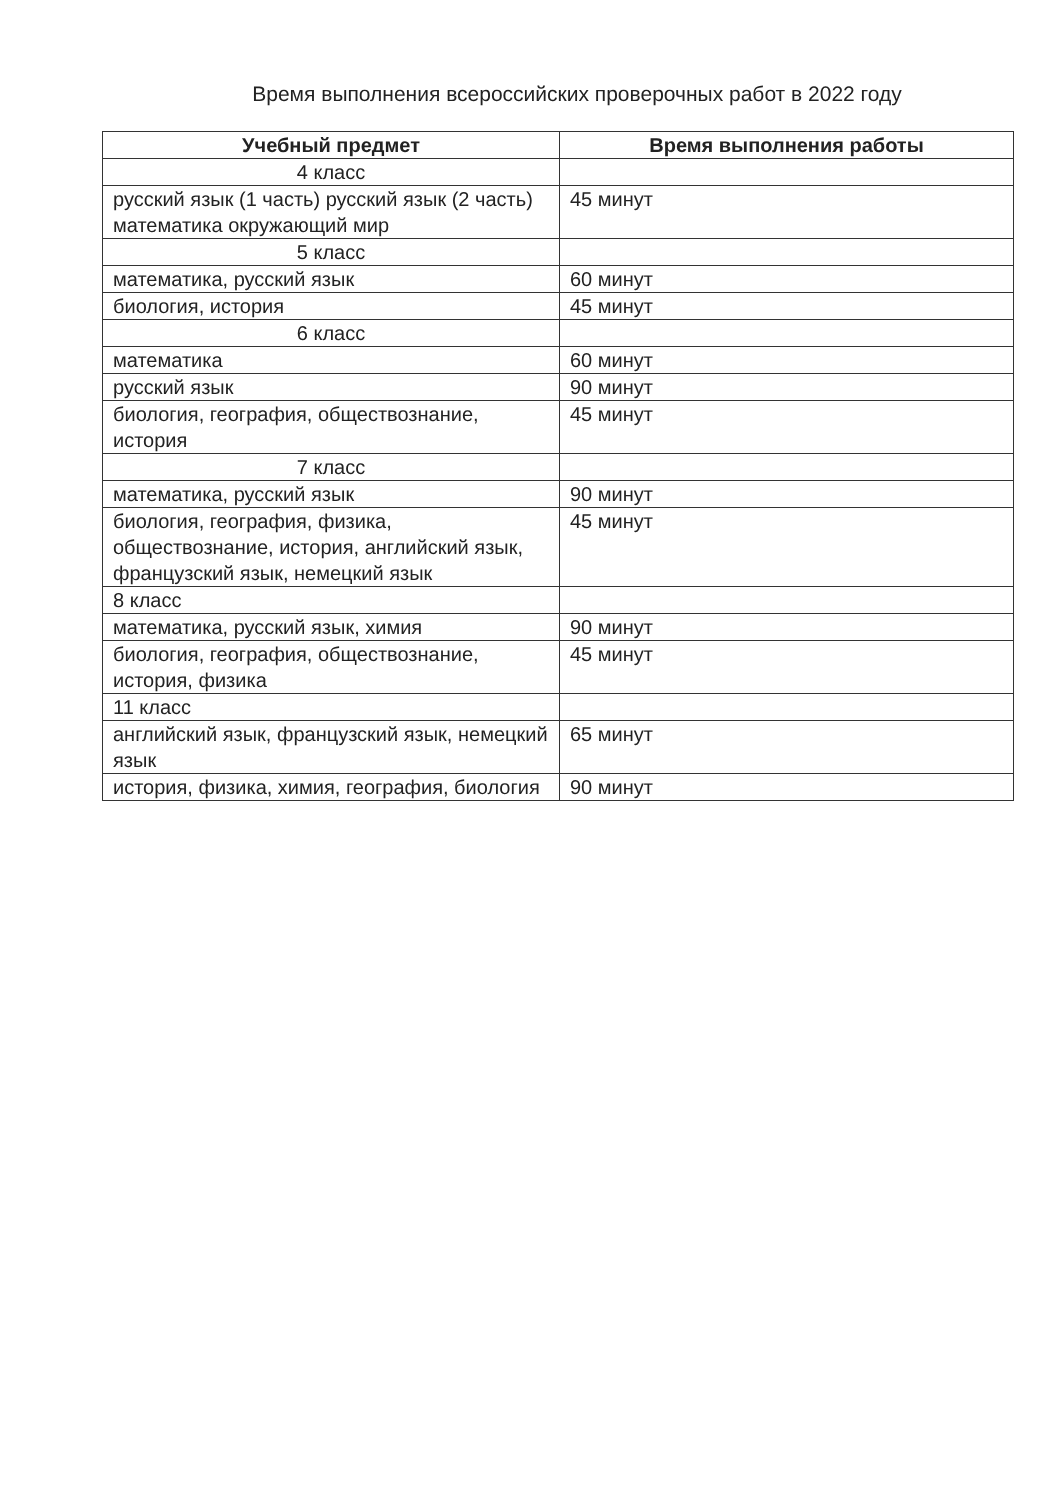Время выполнения всероссийских проверочных работ в 2022 году
| Учебный предмет | Время выполнения работы |
| --- | --- |
| 4 класс | |
| русский язык (1 часть) русский язык (2 часть) математика окружающий мир | 45 минут |
| 5 класс | |
| математика, русский язык | 60 минут |
| биология, история | 45 минут |
| 6 класс | |
| математика | 60 минут |
| русский язык | 90 минут |
| биология, география, обществознание, история | 45 минут |
| 7 класс | |
| математика, русский язык | 90 минут |
| биология, география, физика, обществознание, история, английский язык, французский язык, немецкий язык | 45 минут |
| 8 класс | |
| математика, русский язык, химия | 90 минут |
| биология, география, обществознание, история, физика | 45 минут |
| 11 класс | |
| английский язык, французский язык, немецкий язык | 65 минут |
| история, физика, химия, география, биология | 90 минут |